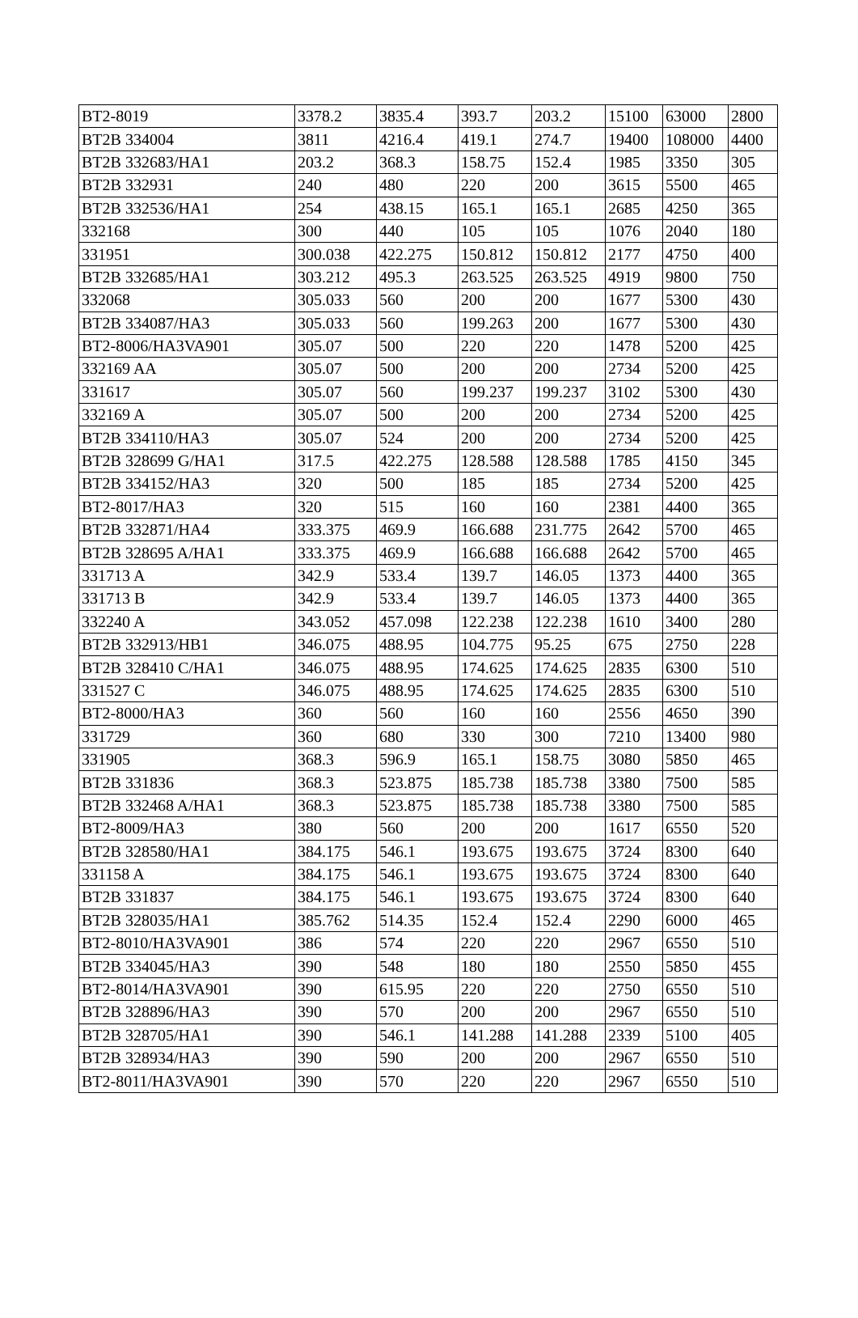| BT2-8019 | 3378.2 | 3835.4 | 393.7 | 203.2 | 15100 | 63000 | 2800 |
| BT2B 334004 | 3811 | 4216.4 | 419.1 | 274.7 | 19400 | 108000 | 4400 |
| BT2B 332683/HA1 | 203.2 | 368.3 | 158.75 | 152.4 | 1985 | 3350 | 305 |
| BT2B 332931 | 240 | 480 | 220 | 200 | 3615 | 5500 | 465 |
| BT2B 332536/HA1 | 254 | 438.15 | 165.1 | 165.1 | 2685 | 4250 | 365 |
| 332168 | 300 | 440 | 105 | 105 | 1076 | 2040 | 180 |
| 331951 | 300.038 | 422.275 | 150.812 | 150.812 | 2177 | 4750 | 400 |
| BT2B 332685/HA1 | 303.212 | 495.3 | 263.525 | 263.525 | 4919 | 9800 | 750 |
| 332068 | 305.033 | 560 | 200 | 200 | 1677 | 5300 | 430 |
| BT2B 334087/HA3 | 305.033 | 560 | 199.263 | 200 | 1677 | 5300 | 430 |
| BT2-8006/HA3VA901 | 305.07 | 500 | 220 | 220 | 1478 | 5200 | 425 |
| 332169 AA | 305.07 | 500 | 200 | 200 | 2734 | 5200 | 425 |
| 331617 | 305.07 | 560 | 199.237 | 199.237 | 3102 | 5300 | 430 |
| 332169 A | 305.07 | 500 | 200 | 200 | 2734 | 5200 | 425 |
| BT2B 334110/HA3 | 305.07 | 524 | 200 | 200 | 2734 | 5200 | 425 |
| BT2B 328699 G/HA1 | 317.5 | 422.275 | 128.588 | 128.588 | 1785 | 4150 | 345 |
| BT2B 334152/HA3 | 320 | 500 | 185 | 185 | 2734 | 5200 | 425 |
| BT2-8017/HA3 | 320 | 515 | 160 | 160 | 2381 | 4400 | 365 |
| BT2B 332871/HA4 | 333.375 | 469.9 | 166.688 | 231.775 | 2642 | 5700 | 465 |
| BT2B 328695 A/HA1 | 333.375 | 469.9 | 166.688 | 166.688 | 2642 | 5700 | 465 |
| 331713 A | 342.9 | 533.4 | 139.7 | 146.05 | 1373 | 4400 | 365 |
| 331713 B | 342.9 | 533.4 | 139.7 | 146.05 | 1373 | 4400 | 365 |
| 332240 A | 343.052 | 457.098 | 122.238 | 122.238 | 1610 | 3400 | 280 |
| BT2B 332913/HB1 | 346.075 | 488.95 | 104.775 | 95.25 | 675 | 2750 | 228 |
| BT2B 328410 C/HA1 | 346.075 | 488.95 | 174.625 | 174.625 | 2835 | 6300 | 510 |
| 331527 C | 346.075 | 488.95 | 174.625 | 174.625 | 2835 | 6300 | 510 |
| BT2-8000/HA3 | 360 | 560 | 160 | 160 | 2556 | 4650 | 390 |
| 331729 | 360 | 680 | 330 | 300 | 7210 | 13400 | 980 |
| 331905 | 368.3 | 596.9 | 165.1 | 158.75 | 3080 | 5850 | 465 |
| BT2B 331836 | 368.3 | 523.875 | 185.738 | 185.738 | 3380 | 7500 | 585 |
| BT2B 332468 A/HA1 | 368.3 | 523.875 | 185.738 | 185.738 | 3380 | 7500 | 585 |
| BT2-8009/HA3 | 380 | 560 | 200 | 200 | 1617 | 6550 | 520 |
| BT2B 328580/HA1 | 384.175 | 546.1 | 193.675 | 193.675 | 3724 | 8300 | 640 |
| 331158 A | 384.175 | 546.1 | 193.675 | 193.675 | 3724 | 8300 | 640 |
| BT2B 331837 | 384.175 | 546.1 | 193.675 | 193.675 | 3724 | 8300 | 640 |
| BT2B 328035/HA1 | 385.762 | 514.35 | 152.4 | 152.4 | 2290 | 6000 | 465 |
| BT2-8010/HA3VA901 | 386 | 574 | 220 | 220 | 2967 | 6550 | 510 |
| BT2B 334045/HA3 | 390 | 548 | 180 | 180 | 2550 | 5850 | 455 |
| BT2-8014/HA3VA901 | 390 | 615.95 | 220 | 220 | 2750 | 6550 | 510 |
| BT2B 328896/HA3 | 390 | 570 | 200 | 200 | 2967 | 6550 | 510 |
| BT2B 328705/HA1 | 390 | 546.1 | 141.288 | 141.288 | 2339 | 5100 | 405 |
| BT2B 328934/HA3 | 390 | 590 | 200 | 200 | 2967 | 6550 | 510 |
| BT2-8011/HA3VA901 | 390 | 570 | 220 | 220 | 2967 | 6550 | 510 |